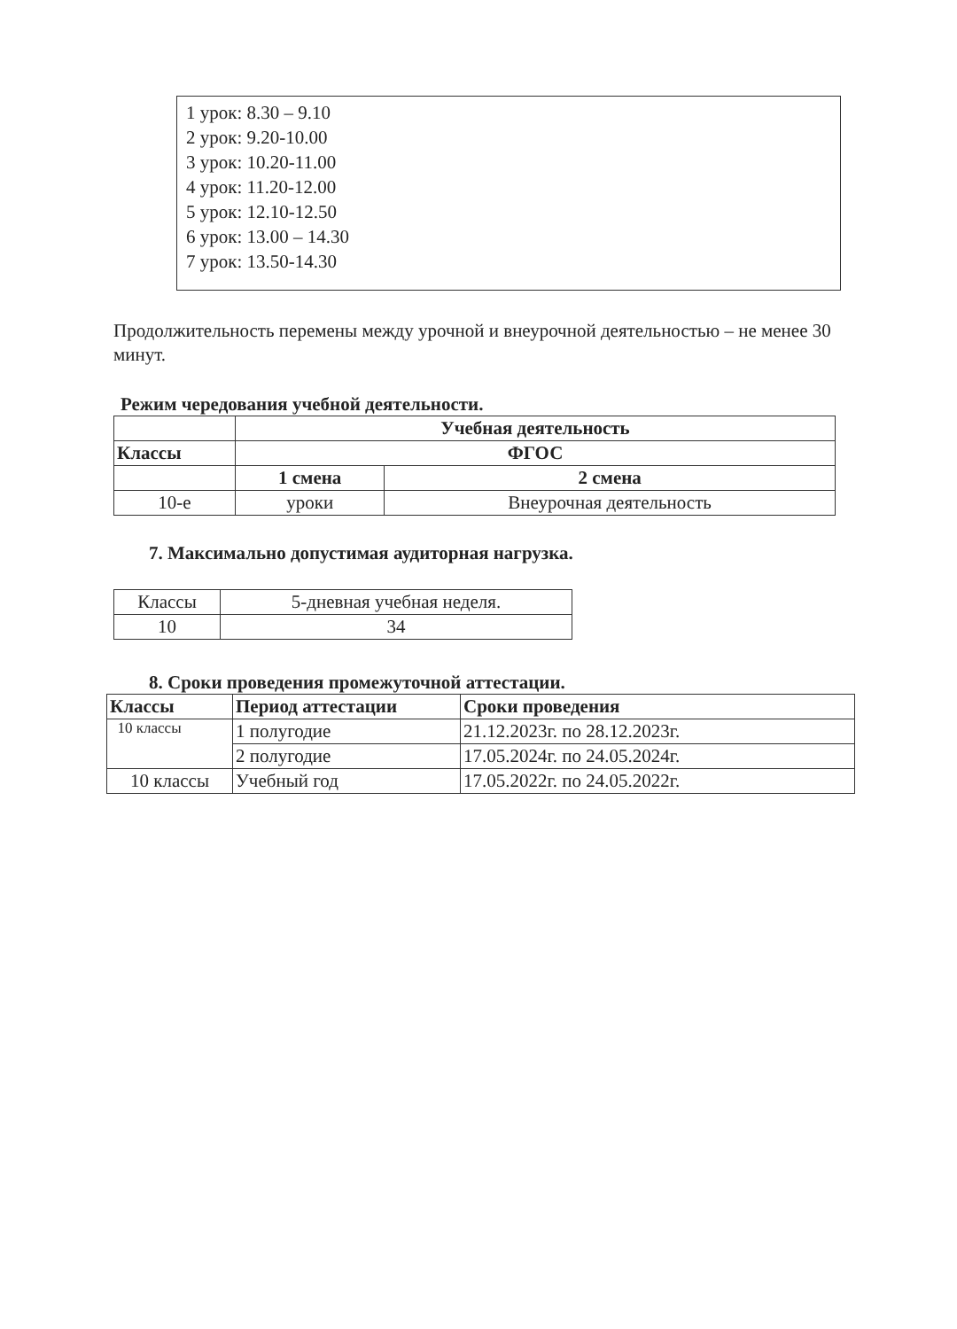1 урок: 8.30 – 9.10
2 урок: 9.20-10.00
3 урок: 10.20-11.00
4 урок: 11.20-12.00
5 урок: 12.10-12.50
6 урок: 13.00 – 14.30
7 урок: 13.50-14.30
Продолжительность перемены между урочной и внеурочной деятельностью – не менее 30 минут.
Режим чередования учебной деятельности.
| | Учебная деятельность | |
| --- | --- | --- |
| Классы | ФГОС | |
| | 1 смена | 2 смена |
| 10-е | уроки | Внеурочная деятельность |
7. Максимально допустимая аудиторная нагрузка.
| Классы | 5-дневная учебная неделя. |
| 10 | 34 |
8. Сроки проведения промежуточной аттестации.
| Классы | Период аттестации | Сроки проведения |
| --- | --- | --- |
| 10 классы | 1 полугодие | 21.12.2023г. по 28.12.2023г. |
| | 2 полугодие | 17.05.2024г. по 24.05.2024г. |
| 10 классы | Учебный год | 17.05.2022г. по 24.05.2022г. |